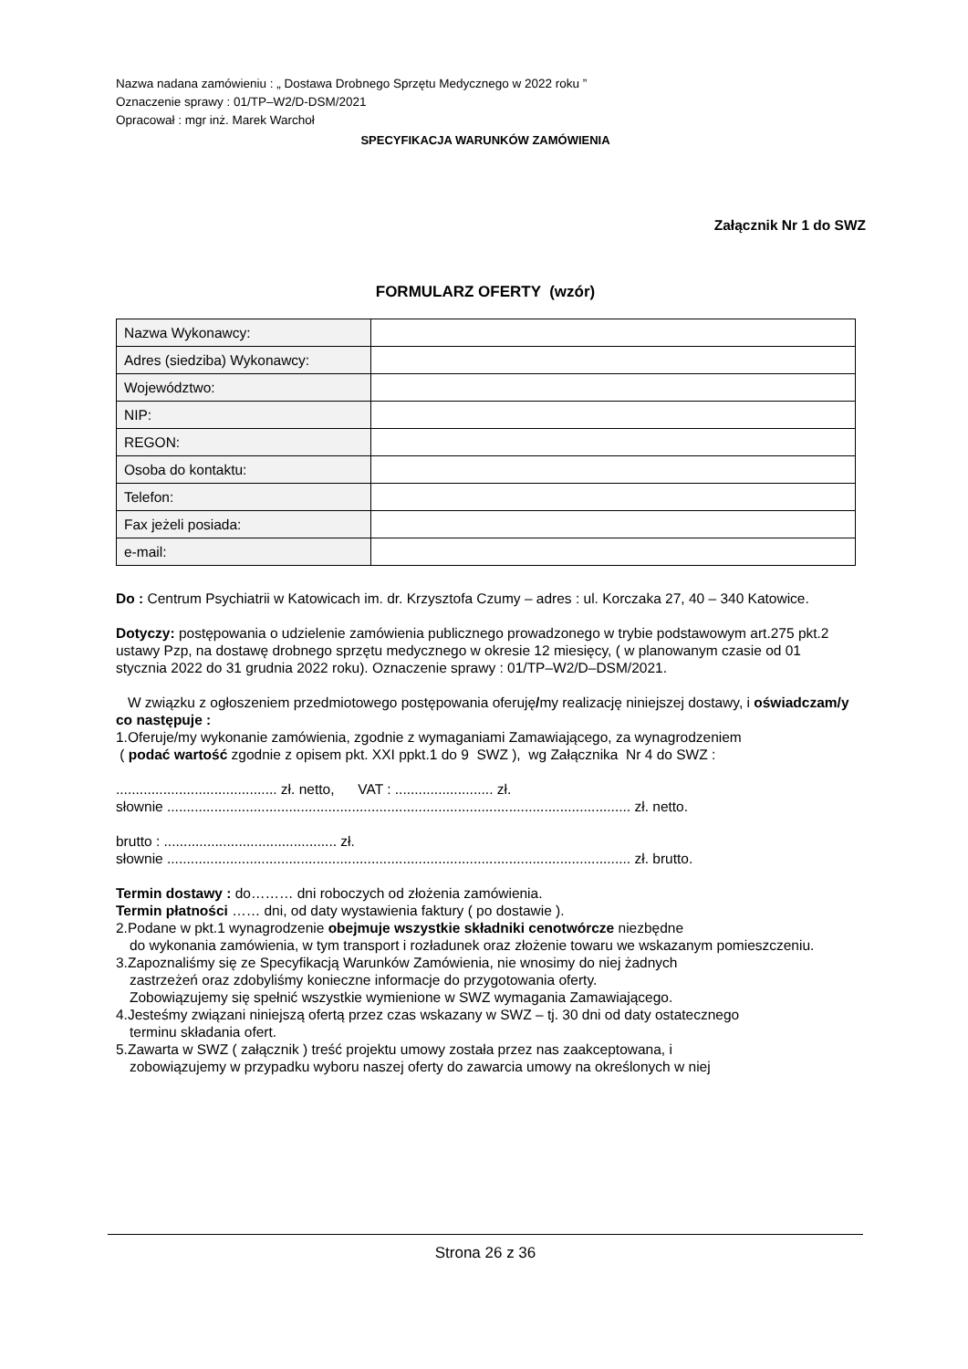Nazwa nadana zamówieniu : „ Dostawa Drobnego Sprzętu Medycznego w 2022 roku ”
Oznaczenie sprawy : 01/TP–W2/D-DSM/2021
Opracował : mgr inż. Marek Warchoł
SPECYFIKACJA WARUNKÓW ZAMÓWIENIA
Załącznik Nr 1 do SWZ
FORMULARZ OFERTY (wzór)
| Nazwa Wykonawcy: | |
| Adres (siedziba) Wykonawcy: | |
| Województwo: | |
| NIP: | |
| REGON: | |
| Osoba do kontaktu: | |
| Telefon: | |
| Fax jeżeli posiada: | |
| e-mail: | |
Do : Centrum Psychiatrii w Katowicach im. dr. Krzysztofa Czumy – adres : ul. Korczaka 27, 40 – 340 Katowice.
Dotyczy: postępowania o udzielenie zamówienia publicznego prowadzonego w trybie podstawowym art.275 pkt.2 ustawy Pzp, na dostawę drobnego sprzętu medycznego w okresie 12 miesięcy, ( w planowanym czasie od 01 stycznia 2022 do 31 grudnia 2022 roku). Oznaczenie sprawy : 01/TP–W2/D–DSM/2021.
W związku z ogłoszeniem przedmiotowego postępowania oferuję/my realizację niniejszej dostawy, i oświadczam/y co następuje :
1.Oferuje/my wykonanie zamówienia, zgodnie z wymaganiami Zamawiającego, za wynagrodzeniem
( podać wartość zgodnie z opisem pkt. XXI ppkt.1 do 9 SWZ ), wg Załącznika Nr 4 do SWZ :
......................................... zł. netto, VAT : ......................... zł.
słownie ...................................................................................................................... zł. netto.
brutto : ............................................ zł.
słownie ...................................................................................................................... zł. brutto.
Termin dostawy : do……… dni roboczych od złożenia zamówienia.
Termin płatności …… dni, od daty wystawienia faktury ( po dostawie ).
2.Podane w pkt.1 wynagrodzenie obejmuje wszystkie składniki cenotwórcze niezbędne
do wykonania zamówienia, w tym transport i rozładunek oraz złożenie towaru we wskazanym pomieszczeniu.
3.Zapoznaliśmy się ze Specyfikacją Warunków Zamówienia, nie wnosimy do niej żadnych
zastrzeżeń oraz zdobyliśmy konieczne informacje do przygotowania oferty.
Zobowiązujemy się spełnić wszystkie wymienione w SWZ wymagania Zamawiającego.
4.Jesteśmy związani niniejszą ofertą przez czas wskazany w SWZ – tj. 30 dni od daty ostatecznego
terminu składania ofert.
5.Zawarta w SWZ ( załącznik ) treść projektu umowy została przez nas zaakceptowana, i
zobowiązujemy w przypadku wyboru naszej oferty do zawarcia umowy na określonych w niej
Strona 26 z 36